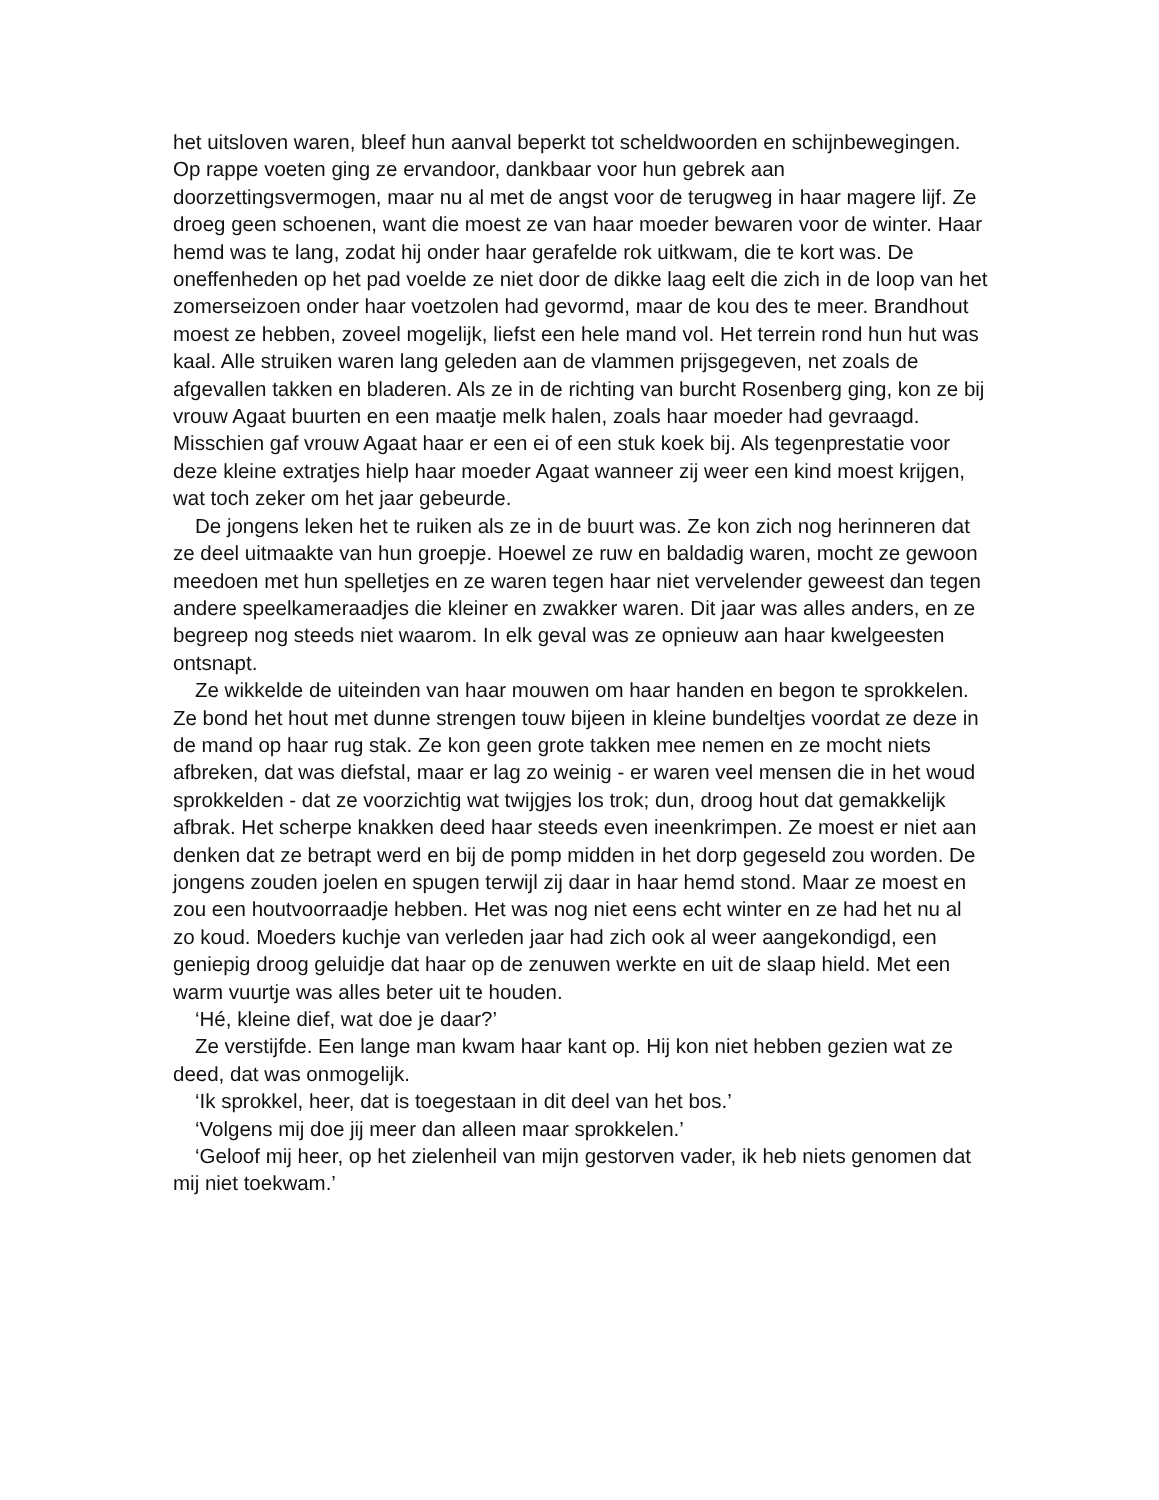het uitsloven waren, bleef hun aanval beperkt tot scheldwoorden en schijnbewegingen. Op rappe voeten ging ze ervandoor, dankbaar voor hun gebrek aan doorzettingsvermogen, maar nu al met de angst voor de terugweg in haar magere lijf. Ze droeg geen schoenen, want die moest ze van haar moeder bewaren voor de winter. Haar hemd was te lang, zodat hij onder haar gerafelde rok uitkwam, die te kort was. De oneffenheden op het pad voelde ze niet door de dikke laag eelt die zich in de loop van het zomerseizoen onder haar voetzolen had gevormd, maar de kou des te meer. Brandhout moest ze hebben, zoveel mogelijk, liefst een hele mand vol. Het terrein rond hun hut was kaal. Alle struiken waren lang geleden aan de vlammen prijsgegeven, net zoals de afgevallen takken en bladeren. Als ze in de richting van burcht Rosenberg ging, kon ze bij vrouw Agaat buurten en een maatje melk halen, zoals haar moeder had gevraagd. Misschien gaf vrouw Agaat haar er een ei of een stuk koek bij. Als tegenprestatie voor deze kleine extratjes hielp haar moeder Agaat wanneer zij weer een kind moest krijgen, wat toch zeker om het jaar gebeurde.
De jongens leken het te ruiken als ze in de buurt was. Ze kon zich nog herinneren dat ze deel uitmaakte van hun groepje. Hoewel ze ruw en baldadig waren, mocht ze gewoon meedoen met hun spelletjes en ze waren tegen haar niet vervelender geweest dan tegen andere speelkameraadjes die kleiner en zwakker waren. Dit jaar was alles anders, en ze begreep nog steeds niet waarom. In elk geval was ze opnieuw aan haar kwelgeesten ontsnapt.
Ze wikkelde de uiteinden van haar mouwen om haar handen en begon te sprokkelen. Ze bond het hout met dunne strengen touw bijeen in kleine bundeltjes voordat ze deze in de mand op haar rug stak. Ze kon geen grote takken mee nemen en ze mocht niets afbreken, dat was diefstal, maar er lag zo weinig - er waren veel mensen die in het woud sprokkelden - dat ze voorzichtig wat twijgjes los trok; dun, droog hout dat gemakkelijk afbrak. Het scherpe knakken deed haar steeds even ineenkrimpen. Ze moest er niet aan denken dat ze betrapt werd en bij de pomp midden in het dorp gegeseld zou worden. De jongens zouden joelen en spugen terwijl zij daar in haar hemd stond. Maar ze moest en zou een houtvoorraadje hebben. Het was nog niet eens echt winter en ze had het nu al zo koud. Moeders kuchje van verleden jaar had zich ook al weer aangekondigd, een geniepig droog geluidje dat haar op de zenuwen werkte en uit de slaap hield. Met een warm vuurtje was alles beter uit te houden.
‘Hé, kleine dief, wat doe je daar?’
Ze verstijfde. Een lange man kwam haar kant op. Hij kon niet hebben gezien wat ze deed, dat was onmogelijk.
‘Ik sprokkel, heer, dat is toegestaan in dit deel van het bos.’
‘Volgens mij doe jij meer dan alleen maar sprokkelen.’
‘Geloof mij heer, op het zielenheil van mijn gestorven vader, ik heb niets genomen dat mij niet toekwam.’